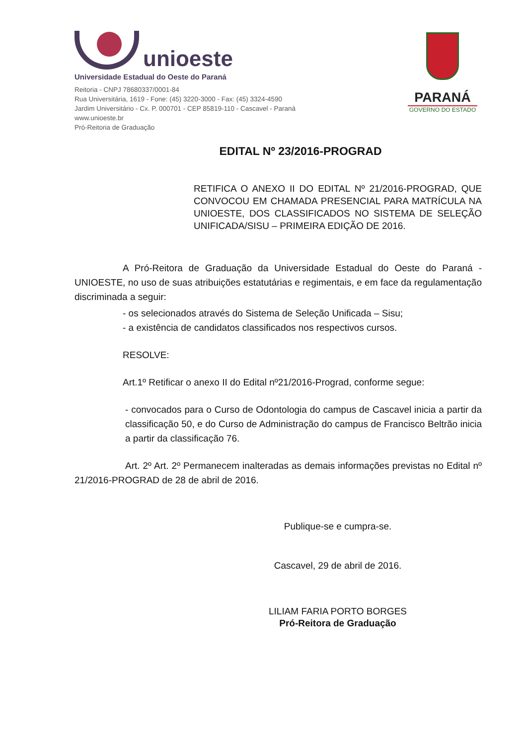unioeste
Universidade Estadual do Oeste do Paraná
Reitoria - CNPJ 78680337/0001-84
Rua Universitária, 1619 - Fone: (45) 3220-3000 - Fax: (45) 3324-4590
Jardim Universitário - Cx. P. 000701 - CEP 85819-110 - Cascavel - Paraná
www.unioeste.br
Pró-Reitoria de Graduação
PARANÁ
GOVERNO DO ESTADO
EDITAL Nº 23/2016-PROGRAD
RETIFICA O ANEXO II DO EDITAL Nº 21/2016-PROGRAD, QUE CONVOCOU EM CHAMADA PRESENCIAL PARA MATRÍCULA NA UNIOESTE, DOS CLASSIFICADOS NO SISTEMA DE SELEÇÃO UNIFICADA/SISU – PRIMEIRA EDIÇÃO DE 2016.
A Pró-Reitora de Graduação da Universidade Estadual do Oeste do Paraná - UNIOESTE, no uso de suas atribuições estatutárias e regimentais, e em face da regulamentação discriminada a seguir:
- os selecionados através do Sistema de Seleção Unificada – Sisu;
- a existência de candidatos classificados nos respectivos cursos.
RESOLVE:
Art.1º Retificar o anexo II do Edital nº21/2016-Prograd, conforme segue:
- convocados para o Curso de Odontologia do campus de Cascavel inicia a partir da classificação 50, e do Curso de Administração do campus de Francisco Beltrão inicia a partir da classificação 76.
Art. 2º Art. 2º Permanecem inalteradas as demais informações previstas no Edital nº 21/2016-PROGRAD de 28 de abril de 2016.
Publique-se e cumpra-se.
Cascavel, 29 de abril de 2016.
LILIAM FARIA PORTO BORGES
Pró-Reitora de Graduação